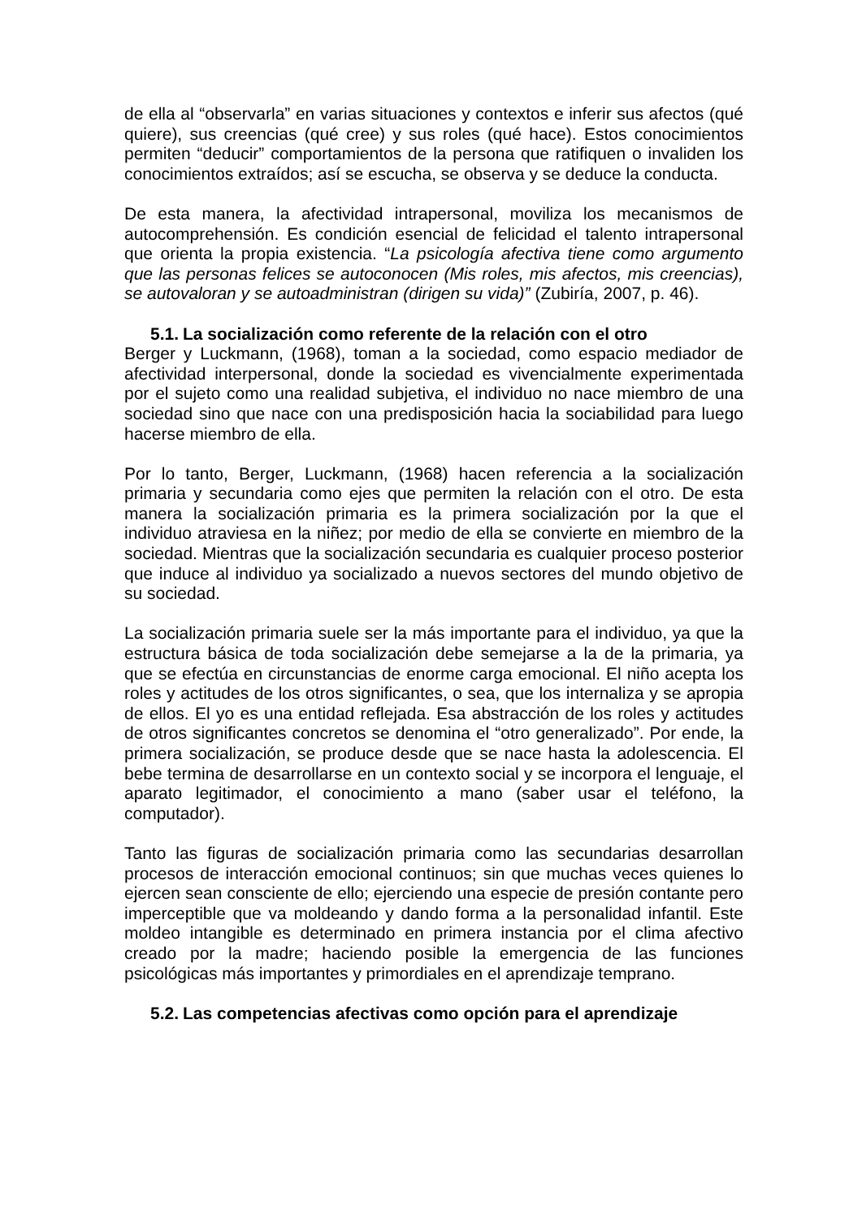de ella al “observarla” en varias situaciones y contextos e inferir sus afectos (qué quiere), sus creencias (qué cree) y sus roles (qué hace). Estos conocimientos permiten “deducir” comportamientos de la persona que ratifiquen o invaliden los conocimientos extraídos; así se escucha, se observa y se deduce la conducta.
De esta manera, la afectividad intrapersonal, moviliza los mecanismos de autocomprehensión. Es condición esencial de felicidad el talento intrapersonal que orienta la propia existencia. “La psicología afectiva tiene como argumento que las personas felices se autoconocen (Mis roles, mis afectos, mis creencias), se autovaloran y se autoadministran (dirigen su vida)” (Zubiría, 2007, p. 46).
5.1. La socialización como referente de la relación con el otro
Berger y Luckmann, (1968), toman a la sociedad, como espacio mediador de afectividad interpersonal, donde la sociedad es vivencialmente experimentada por el sujeto como una realidad subjetiva, el individuo no nace miembro de una sociedad sino que nace con una predisposición hacia la sociabilidad para luego hacerse miembro de ella.
Por lo tanto, Berger, Luckmann, (1968) hacen referencia a la socialización primaria y secundaria como ejes que permiten la relación con el otro. De esta manera la socialización primaria es la primera socialización por la que el individuo atraviesa en la niñez; por medio de ella se convierte en miembro de la sociedad. Mientras que la socialización secundaria es cualquier proceso posterior que induce al individuo ya socializado a nuevos sectores del mundo objetivo de su sociedad.
La socialización primaria suele ser la más importante para el individuo, ya que la estructura básica de toda socialización debe semejarse a la de la primaria, ya que se efectúa en circunstancias de enorme carga emocional. El niño acepta los roles y actitudes de los otros significantes, o sea, que los internaliza y se apropia de ellos. El yo es una entidad reflejada. Esa abstracción de los roles y actitudes de otros significantes concretos se denomina el “otro generalizado”. Por ende, la primera socialización, se produce desde que se nace hasta la adolescencia. El bebe termina de desarrollarse en un contexto social y se incorpora el lenguaje, el aparato legitimador, el conocimiento a mano (saber usar el teléfono, la computador).
Tanto las figuras de socialización primaria como las secundarias desarrollan procesos de interacción emocional continuos; sin que muchas veces quienes lo ejercen sean consciente de ello; ejerciendo una especie de presión contante pero imperceptible que va moldeando y dando forma a la personalidad infantil. Este moldeo intangible es determinado en primera instancia por el clima afectivo creado por la madre; haciendo posible la emergencia de las funciones psicológicas más importantes y primordiales en el aprendizaje temprano.
5.2. Las competencias afectivas como opción para el aprendizaje